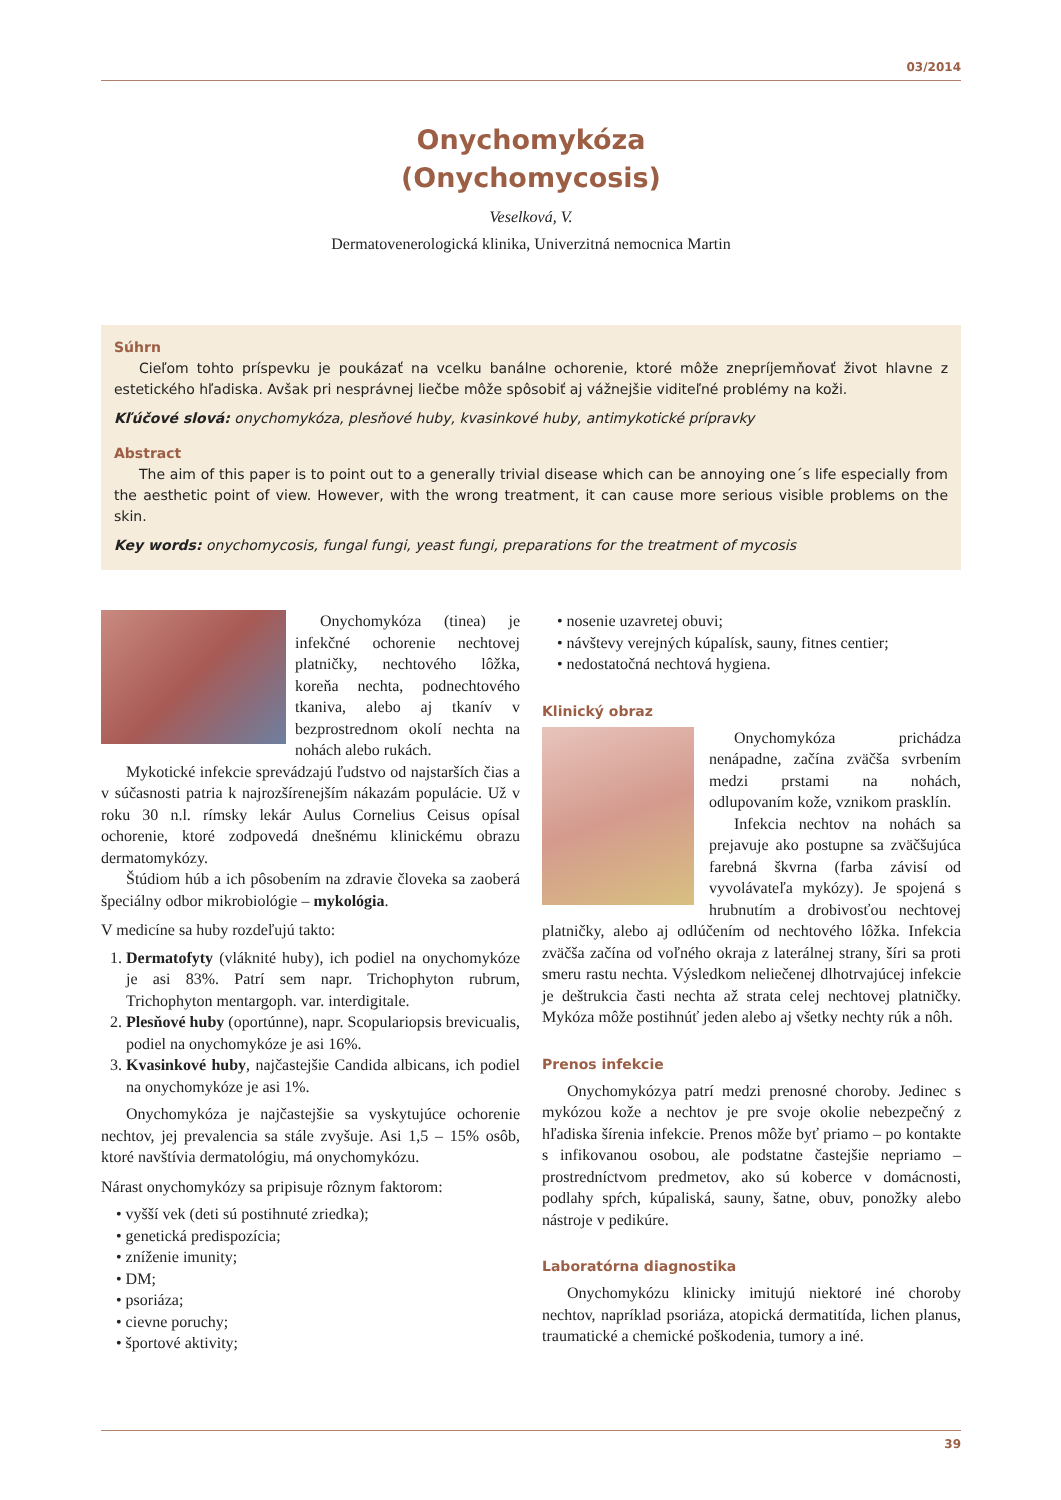03/2014
Onychomykóza
(Onychomycosis)
Veselková, V.
Dermatovenerologická klinika, Univerzitná nemocnica Martin
Súhrn
Cieľom tohto príspevku je poukázať na vcelku banálne ochorenie, ktoré môže znepríjemňovať život hlavne z estetického hľadiska. Avšak pri nesprávnej liečbe môže spôsobiť aj vážnejšie viditeľné problémy na koži.
Kľúčové slová: onychomykóza, plesňové huby, kvasinkové huby, antimykotické prípravky
Abstract
The aim of this paper is to point out to a generally trivial disease which can be annoying one´s life especially from the aesthetic point of view. However, with the wrong treatment, it can cause more serious visible problems on the skin.
Key words: onychomycosis, fungal fungi, yeast fungi, preparations for the treatment of mycosis
Onychomykóza (tinea) je infekčné ochorenie nechtovej platničky, nechtového lôžka, koreňa nechta, podnechtového tkaniva, alebo aj tkanív v bezprostrednom okolí nechta na nohách alebo rukách.
Mykotické infekcie sprevádzajú ľudstvo od najstarších čias a v súčasnosti patria k najrozšírenejším nákazám populácie. Už v roku 30 n.l. rímsky lekár Aulus Cornelius Ceisus opísal ochorenie, ktoré zodpovedá dnešnému klinickému obrazu dermatomykózy.
Štúdiom húb a ich pôsobením na zdravie človeka sa zaoberá špeciálny odbor mikrobiológie – mykológia.
V medicíne sa huby rozdeľujú takto:
1. Dermatofyty (vláknité huby), ich podiel na onychomykóze je asi 83%. Patrí sem napr. Trichophyton rubrum, Trichophyton mentargoph. var. interdigitale.
2. Plesňové huby (oportúnne), napr. Scopulariopsis brevicualis, podiel na onychomykóze je asi 16%.
3. Kvasinkové huby, najčastejšie Candida albicans, ich podiel na onychomykóze je asi 1%.
Onychomykóza je najčastejšie sa vyskytujúce ochorenie nechtov, jej prevalencia sa stále zvyšuje. Asi 1,5 – 15% osôb, ktoré navštívia dermatológiu, má onychomykózu.
Nárast onychomykózy sa pripisuje rôznym faktorom:
• vyšší vek (deti sú postihnuté zriedka);
• genetická predispozícia;
• zníženie imunity;
• DM;
• psoriáza;
• cievne poruchy;
• športové aktivity;
• nosenie uzavretej obuvi;
• návštevy verejných kúpalísk, sauny, fitnes centier;
• nedostatočná nechtová hygiena.
Klinický obraz
Onychomykóza prichádza nenápadne, začína zväčša svrbením medzi prstami na nohách, odlupovaním kože, vznikom prasklín.
Infekcia nechtov na nohách sa prejavuje ako postupne sa zväčšujúca farebná škvrna (farba závisí od vyvolávateľa mykózy). Je spojená s hrubnutím a drobivosťou nechtovej platničky, alebo aj odlúčením od nechtového lôžka. Infekcia zväčša začína od voľného okraja z laterálnej strany, šíri sa proti smeru rastu nechta. Výsledkom neliečenej dlhotrvajúcej infekcie je deštrukcia časti nechta až strata celej nechtovej platničky. Mykóza môže postihnúť jeden alebo aj všetky nechty rúk a nôh.
Prenos infekcie
Onychomykózya patrí medzi prenosné choroby. Jedinec s mykózou kože a nechtov je pre svoje okolie nebezpečný z hľadiska šírenia infekcie. Prenos môže byť priamo – po kontakte s infikovanou osobou, ale podstatne častejšie nepriamo – prostredníctvom predmetov, ako sú koberce v domácnosti, podlahy spŕch, kúpaliská, sauny, šatne, obuv, ponožky alebo nástroje v pedikúre.
Laboratórna diagnostika
Onychomykózu klinicky imitujú niektoré iné choroby nechtov, napríklad psoriáza, atopická dermatitída, lichen planus, traumatické a chemické poškodenia, tumory a iné.
39